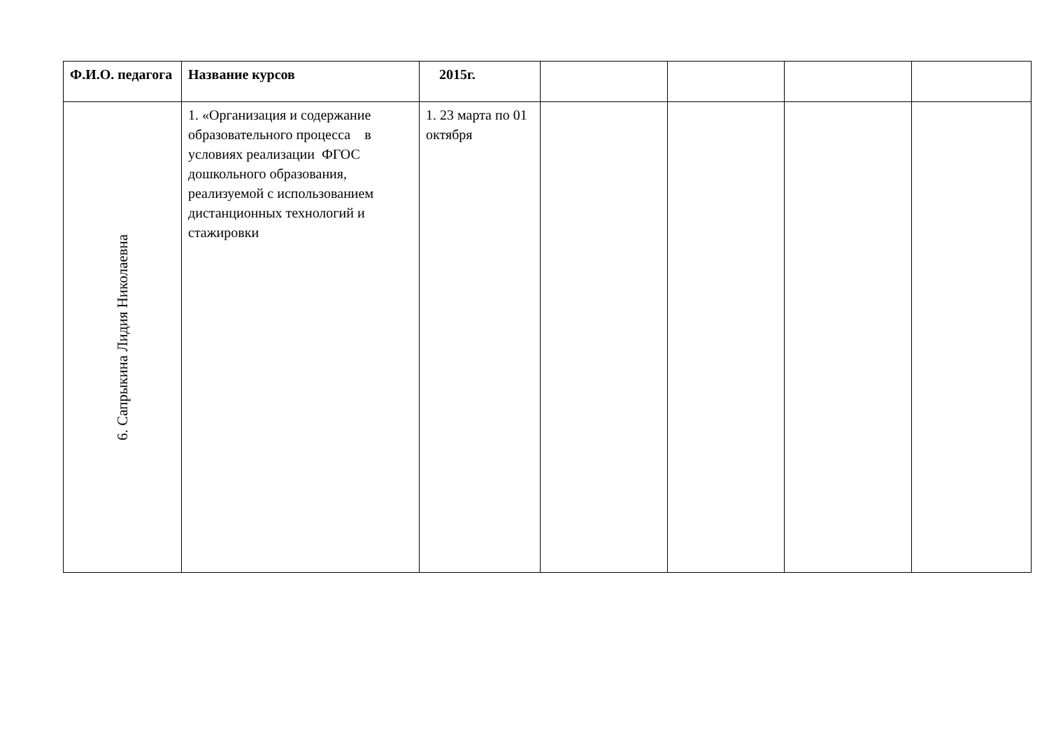| Ф.И.О. педагога | Название курсов | 2015г. | | | | |
| --- | --- | --- | --- | --- | --- | --- |
| 6. Сапрыкина Лидия Николаевна | 1. «Организация и содержание образовательного процесса в условиях реализации ФГОС дошкольного образования, реализуемой с использованием дистанционных технологий и стажировки | 1. 23 марта по 01 октября | | | | |